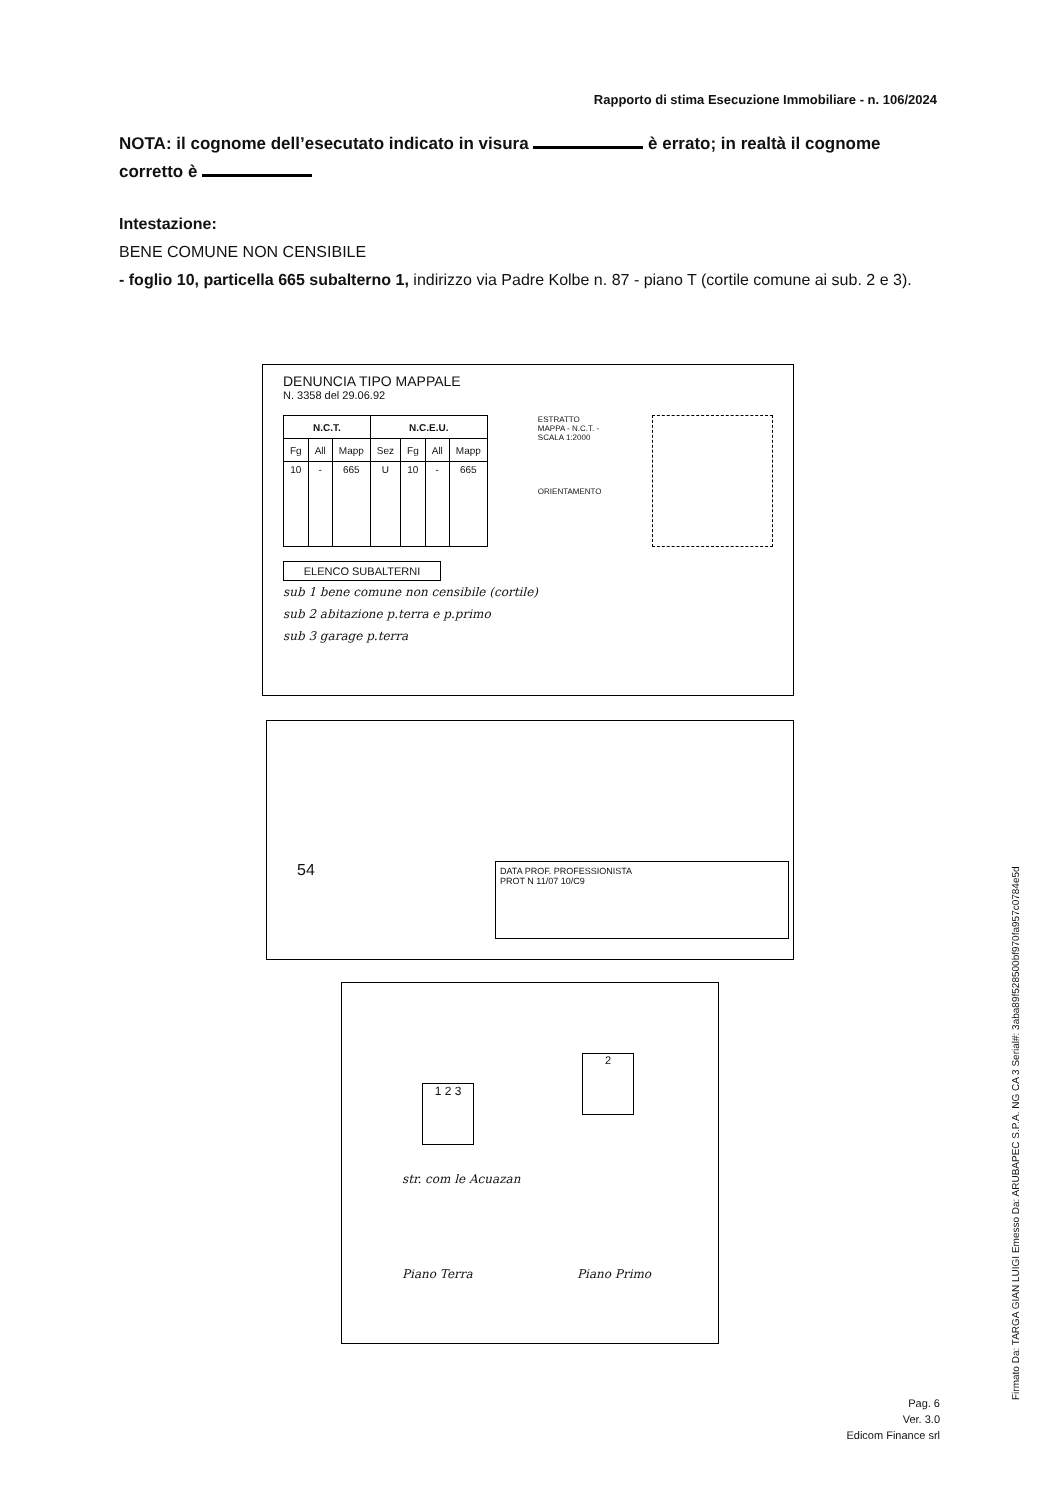Rapporto di stima Esecuzione Immobiliare - n. 106/2024
NOTA: il cognome dell’esecutato indicato in visura è errato; in realtà il cognome corretto è
Intestazione:
BENE COMUNE NON CENSIBILE
- foglio 10, particella 665 subalterno 1, indirizzo via Padre Kolbe n. 87 - piano T (cortile comune ai sub. 2 e 3).
DENUNCIA TIPO MAPPALE
N. 3358 del 29.06.92
| N.C.T. | | | N.C.E.U. | | | |
| --- | --- | --- | --- | --- | --- | --- |
| Fg | All | Mapp | Sez | Fg | All | Mapp |
| 10 | - | 665 | U | 10 | - | 665 |
ESTRATTO
MAPPA - N.C.T. -
SCALA 1:2000
ORIENTAMENTO
ELENCO SUBALTERNI
sub 1 bene comune non censibile (cortile)
sub 2 abitazione p.terra e p.primo
sub 3 garage p.terra
54
DATA PROF. PROFESSIONISTA
PROT N 11/07 10/C9
1 2 3
2
str. com le Acuazan
Piano Terra Piano Primo
Firmato Da: TARGA GIAN LUIGI Emesso Da: ARUBAPEC S.P.A. NG CA 3 Serial#: 3aba89f528500bf970fa957c0784e5d
Pag. 6
Ver. 3.0
Edicom Finance srl